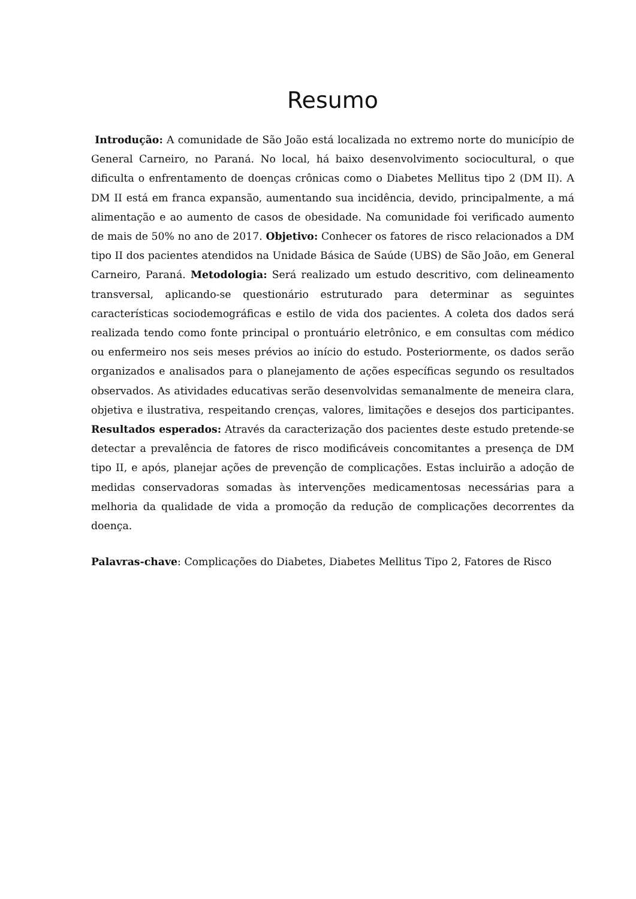Resumo
Introdução: A comunidade de São João está localizada no extremo norte do município de General Carneiro, no Paraná. No local, há baixo desenvolvimento sociocultural, o que dificulta o enfrentamento de doenças crônicas como o Diabetes Mellitus tipo 2 (DM II). A DM II está em franca expansão, aumentando sua incidência, devido, principalmente, a má alimentação e ao aumento de casos de obesidade. Na comunidade foi verificado aumento de mais de 50% no ano de 2017. Objetivo: Conhecer os fatores de risco relacionados a DM tipo II dos pacientes atendidos na Unidade Básica de Saúde (UBS) de São João, em General Carneiro, Paraná. Metodologia: Será realizado um estudo descritivo, com delineamento transversal, aplicando-se questionário estruturado para determinar as seguintes características sociodemográficas e estilo de vida dos pacientes. A coleta dos dados será realizada tendo como fonte principal o prontuário eletrônico, e em consultas com médico ou enfermeiro nos seis meses prévios ao início do estudo. Posteriormente, os dados serão organizados e analisados para o planejamento de ações específicas segundo os resultados observados. As atividades educativas serão desenvolvidas semanalmente de meneira clara, objetiva e ilustrativa, respeitando crenças, valores, limitações e desejos dos participantes. Resultados esperados: Através da caracterização dos pacientes deste estudo pretende-se detectar a prevalência de fatores de risco modificáveis concomitantes a presença de DM tipo II, e após, planejar ações de prevenção de complicações. Estas incluirão a adoção de medidas conservadoras somadas às intervenções medicamentosas necessárias para a melhoria da qualidade de vida a promoção da redução de complicações decorrentes da doença.
Palavras-chave: Complicações do Diabetes, Diabetes Mellitus Tipo 2, Fatores de Risco